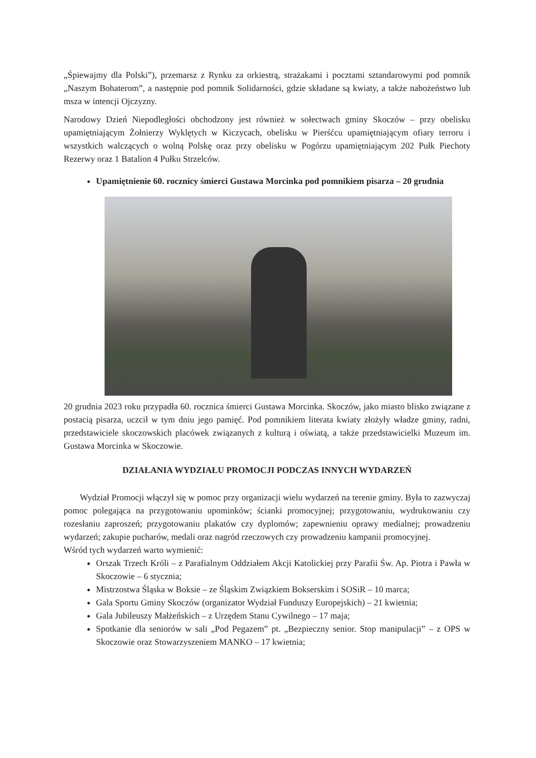„Śpiewajmy dla Polski”), przemarsz z Rynku za orkiestrą, strażakami i pocztami sztandarowymi pod pomnik „Naszym Bohaterom”, a następnie pod pomnik Solidarności, gdzie składane są kwiaty, a także nabożeństwo lub msza w intencji Ojczyzny.
Narodowy Dzień Niepodległości obchodzony jest również w sołectwach gminy Skoczów – przy obelisku upamiętniającym Żołnierzy Wyklętych w Kiczycach, obelisku w Pierśćcu upamiętniającym ofiary terroru i wszystkich walczących o wolną Polskę oraz przy obelisku w Pogórzu upamiętniającym 202 Pułk Piechoty Rezerwy oraz 1 Batalion 4 Pułku Strzelców.
Upamiętnienie 60. rocznicy śmierci Gustawa Morcinka pod pomnikiem pisarza – 20 grudnia
20 grudnia 2023 roku przypadła 60. rocznica śmierci Gustawa Morcinka. Skoczów, jako miasto blisko związane z postacią pisarza, uczcił w tym dniu jego pamięć. Pod pomnikiem literata kwiaty złożyły władze gminy, radni, przedstawiciele skoczowskich placówek związanych z kulturą i oświatą, a także przedstawicielki Muzeum im. Gustawa Morcinka w Skoczowie.
DZIAŁANIA WYDZIAŁU PROMOCJI PODCZAS INNYCH WYDARZEŃ
Wydział Promocji włączył się w pomoc przy organizacji wielu wydarzeń na terenie gminy. Była to zazwyczaj pomoc polegająca na przygotowaniu upominków; ścianki promocyjnej; przygotowaniu, wydrukowaniu czy rozesłaniu zaproszeń; przygotowaniu plakatów czy dyplomów; zapewnieniu oprawy medialnej; prowadzeniu wydarzeń; zakupie pucharów, medali oraz nagród rzeczowych czy prowadzeniu kampanii promocyjnej.
Wśród tych wydarzeń warto wymienić:
Orszak Trzech Króli – z Parafialnym Oddziałem Akcji Katolickiej przy Parafii Św. Ap. Piotra i Pawła w Skoczowie – 6 stycznia;
Mistrzostwa Śląska w Boksie – ze Śląskim Związkiem Bokserskim i SOSiR – 10 marca;
Gala Sportu Gminy Skoczów (organizator Wydział Funduszy Europejskich) – 21 kwietnia;
Gala Jubileuszy Małżeńskich – z Urzędem Stanu Cywilnego – 17 maja;
Spotkanie dla seniorów w sali „Pod Pegazem” pt. „Bezpieczny senior. Stop manipulacji” – z OPS w Skoczowie oraz Stowarzyszeniem MANKO – 17 kwietnia;